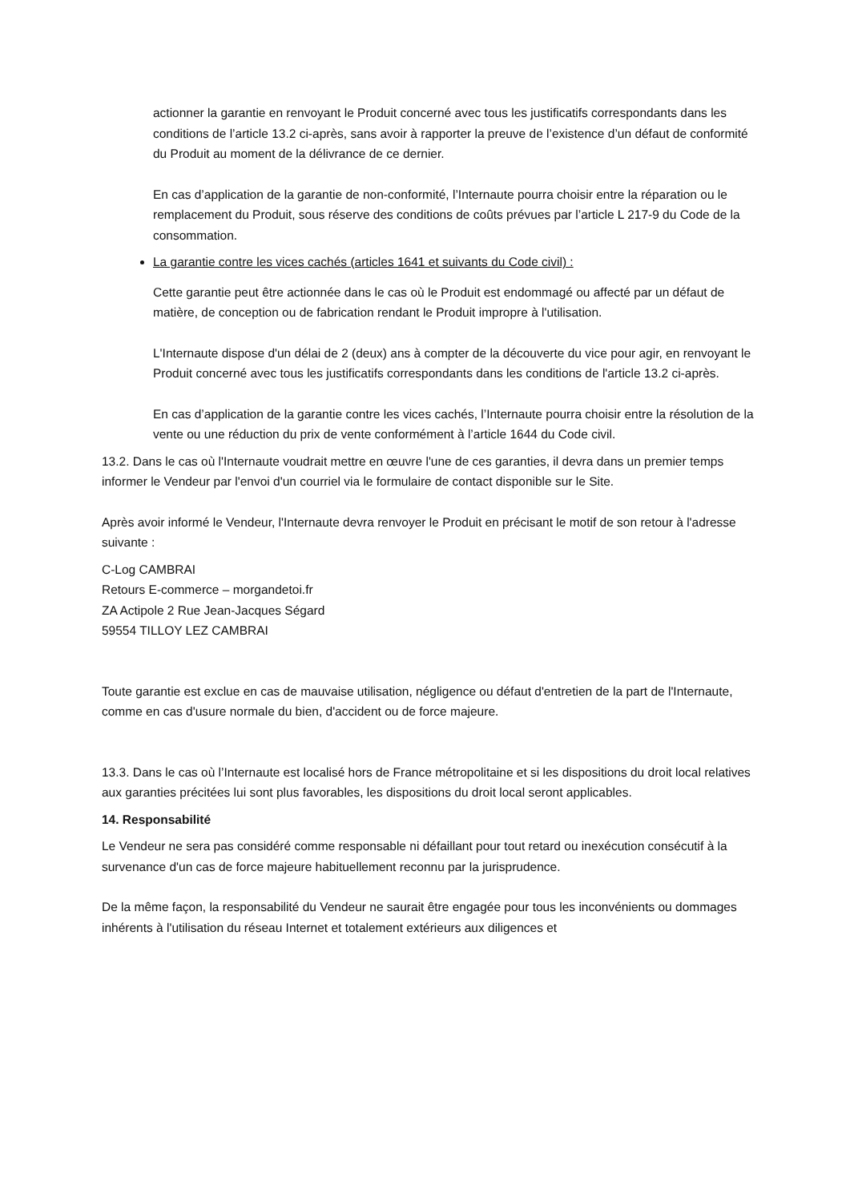actionner la garantie en renvoyant le Produit concerné avec tous les justificatifs correspondants dans les conditions de l’article 13.2 ci-après, sans avoir à rapporter la preuve de l’existence d’un défaut de conformité du Produit au moment de la délivrance de ce dernier.
En cas d’application de la garantie de non-conformité, l’Internaute pourra choisir entre la réparation ou le remplacement du Produit, sous réserve des conditions de coûts prévues par l’article L 217-9 du Code de la consommation.
La garantie contre les vices cachés (articles 1641 et suivants du Code civil) :
Cette garantie peut être actionnée dans le cas où le Produit est endommagé ou affecté par un défaut de matière, de conception ou de fabrication rendant le Produit impropre à l'utilisation.
L'Internaute dispose d'un délai de 2 (deux) ans à compter de la découverte du vice pour agir, en renvoyant le Produit concerné avec tous les justificatifs correspondants dans les conditions de l'article 13.2 ci-après.
En cas d’application de la garantie contre les vices cachés, l’Internaute pourra choisir entre la résolution de la vente ou une réduction du prix de vente conformément à l’article 1644 du Code civil.
13.2. Dans le cas où l'Internaute voudrait mettre en œuvre l'une de ces garanties, il devra dans un premier temps informer le Vendeur par l'envoi d'un courriel via le formulaire de contact disponible sur le Site.
Après avoir informé le Vendeur, l'Internaute devra renvoyer le Produit en précisant le motif de son retour à l'adresse suivante :
C-Log CAMBRAI
Retours E-commerce – morgandetoi.fr
ZA Actipole 2 Rue Jean-Jacques Ségard
59554 TILLOY LEZ CAMBRAI
Toute garantie est exclue en cas de mauvaise utilisation, négligence ou défaut d'entretien de la part de l'Internaute, comme en cas d'usure normale du bien, d'accident ou de force majeure.
13.3. Dans le cas où l’Internaute est localisé hors de France métropolitaine et si les dispositions du droit local relatives aux garanties précitées lui sont plus favorables, les dispositions du droit local seront applicables.
14. Responsabilité
Le Vendeur ne sera pas considéré comme responsable ni défaillant pour tout retard ou inexécution consécutif à la survenance d'un cas de force majeure habituellement reconnu par la jurisprudence.
De la même façon, la responsabilité du Vendeur ne saurait être engagée pour tous les inconvénients ou dommages inhérents à l'utilisation du réseau Internet et totalement extérieurs aux diligences et